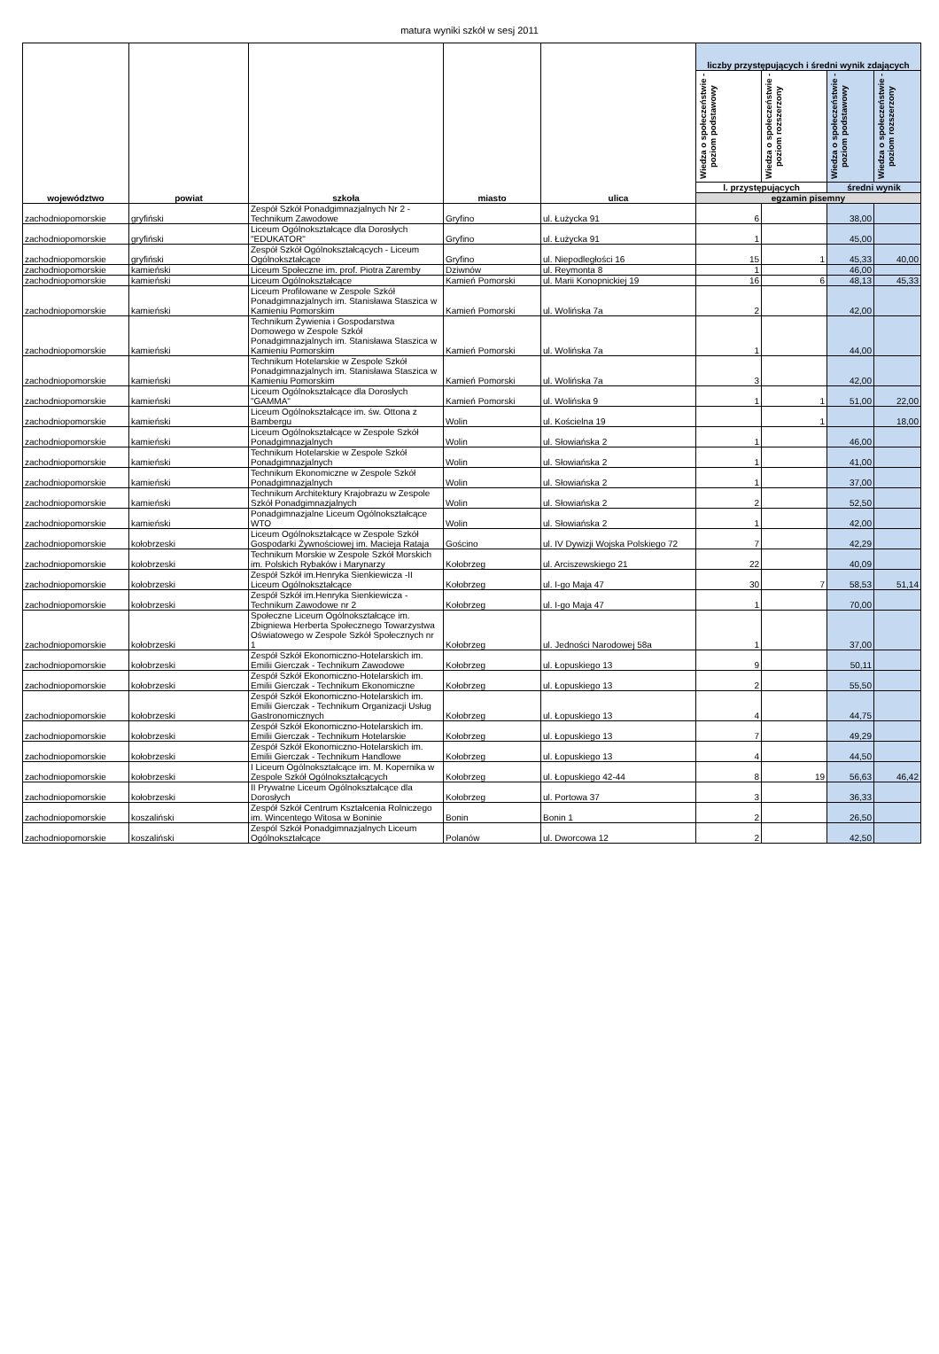matura wyniki szkół w sesj 2011
| województwo | powiat | szkoła | miasto | ulica | liczby przystępujących i średni wynik zdających | | | |
| --- | --- | --- | --- | --- | --- | --- | --- | --- |
| | | | | | Wiedza o społeczeństwie - poziom podstawowy | Wiedza o społeczeństwie - poziom rozszerzony | Wiedza o społeczeństwie - poziom podstawowy | Wiedza o społeczeństwie - poziom rozszerzony |
| | | | | | l. przystępujących | | średni wynik | |
| | | | | | egzamin pisemny | | | |
| zachodniopomorskie | gryfiński | Zespół Szkół Ponadgimnazjalnych Nr 2 - Technikum Zawodowe | Gryfino | ul. Łużycka 91 | 6 | | 38,00 | |
| zachodniopomorskie | gryfiński | Liceum Ogólnokształcące dla Dorosłych "EDUKATOR" | Gryfino | ul. Łużycka 91 | 1 | | 45,00 | |
| zachodniopomorskie | gryfiński | Zespół Szkół Ogólnokształcących - Liceum Ogólnokształcące | Gryfino | ul. Niepodległości 16 | 15 | 1 | 45,33 | 40,00 |
| zachodniopomorskie | kamieński | Liceum Społeczne im. prof. Piotra Zaremby | Dziwnów | ul. Reymonta 8 | 1 | | 46,00 | |
| zachodniopomorskie | kamieński | Liceum Ogólnokształcące | Kamień Pomorski | ul. Marii Konopnickiej 19 | 16 | 6 | 48,13 | 45,33 |
| zachodniopomorskie | kamieński | Liceum Profilowane w Zespole Szkół Ponadgimnazjalnych im. Stanisława Staszica w Kamieniu Pomorskim | Kamień Pomorski | ul. Wolińska 7a | 2 | | 42,00 | |
| zachodniopomorskie | kamieński | Technikum Żywienia i Gospodarstwa Domowego w Zespole Szkół Ponadgimnazjalnych im. Stanisława Staszica w Kamieniu Pomorskim | Kamień Pomorski | ul. Wolińska 7a | 1 | | 44,00 | |
| zachodniopomorskie | kamieński | Technikum Hotelarskie w Zespole Szkół Ponadgimnazjalnych im. Stanisława Staszica w Kamieniu Pomorskim | Kamień Pomorski | ul. Wolińska 7a | 3 | | 42,00 | |
| zachodniopomorskie | kamieński | Liceum Ogólnokształcące dla Dorosłych "GAMMA" | Kamień Pomorski | ul. Wolińska 9 | 1 | 1 | 51,00 | 22,00 |
| zachodniopomorskie | kamieński | Liceum Ogólnokształcące im. św. Ottona z Bambergu | Wolin | ul. Kościelna 19 | | 1 | | 18,00 |
| zachodniopomorskie | kamieński | Liceum Ogólnokształcące w Zespole Szkół Ponadgimnazjalnych | Wolin | ul. Słowiańska 2 | 1 | | 46,00 | |
| zachodniopomorskie | kamieński | Technikum Hotelarskie w Zespole Szkół Ponadgimnazjalnych | Wolin | ul. Słowiańska 2 | 1 | | 41,00 | |
| zachodniopomorskie | kamieński | Technikum Ekonomiczne w Zespole Szkół Ponadgimnazjalnych | Wolin | ul. Słowiańska 2 | 1 | | 37,00 | |
| zachodniopomorskie | kamieński | Technikum Architektury Krajobrazu w Zespole Szkół Ponadgimnazjalnych | Wolin | ul. Słowiańska 2 | 2 | | 52,50 | |
| zachodniopomorskie | kamieński | Ponadgimnazjalne Liceum Ogólnokształcące WTO | Wolin | ul. Słowiańska 2 | 1 | | 42,00 | |
| zachodniopomorskie | kołobrzeski | Liceum Ogólnokształcące w Zespole Szkół Gospodarki Żywnościowej im. Macieja Rataja | Gościno | ul. IV Dywizji Wojska Polskiego 72 | 7 | | 42,29 | |
| zachodniopomorskie | kołobrzeski | Technikum Morskie w Zespole Szkół Morskich im. Polskich Rybaków i Marynarzy | Kołobrzeg | ul. Arciszewskiego 21 | 22 | | 40,09 | |
| zachodniopomorskie | kołobrzeski | Zespół Szkół im.Henryka Sienkiewicza -II Liceum Ogólnokształcące | Kołobrzeg | ul. I-go Maja 47 | 30 | 7 | 58,53 | 51,14 |
| zachodniopomorskie | kołobrzeski | Zespół Szkół im.Henryka Sienkiewicza - Technikum Zawodowe nr 2 | Kołobrzeg | ul. I-go Maja 47 | 1 | | 70,00 | |
| zachodniopomorskie | kołobrzeski | Społeczne Liceum Ogólnokształcące im. Zbigniewa Herberta Społecznego Towarzystwa Oświatowego w Zespole Szkół Społecznych nr 1 | Kołobrzeg | ul. Jedności Narodowej 58a | 1 | | 37,00 | |
| zachodniopomorskie | kołobrzeski | Zespół Szkół Ekonomiczno-Hotelarskich im. Emilii Gierczak - Technikum Zawodowe | Kołobrzeg | ul. Łopuskiego 13 | 9 | | 50,11 | |
| zachodniopomorskie | kołobrzeski | Zespół Szkół Ekonomiczno-Hotelarskich im. Emilii Gierczak - Technikum Ekonomiczne | Kołobrzeg | ul. Łopuskiego 13 | 2 | | 55,50 | |
| zachodniopomorskie | kołobrzeski | Zespół Szkół Ekonomiczno-Hotelarskich im. Emilii Gierczak - Technikum Organizacji Usług Gastronomicznych | Kołobrzeg | ul. Łopuskiego 13 | 4 | | 44,75 | |
| zachodniopomorskie | kołobrzeski | Zespół Szkół Ekonomiczno-Hotelarskich im. Emilii Gierczak - Technikum Hotelarskie | Kołobrzeg | ul. Łopuskiego 13 | 7 | | 49,29 | |
| zachodniopomorskie | kołobrzeski | Zespół Szkół Ekonomiczno-Hotelarskich im. Emilii Gierczak - Technikum Handlowe | Kołobrzeg | ul. Łopuskiego 13 | 4 | | 44,50 | |
| zachodniopomorskie | kołobrzeski | I Liceum Ogólnokształcące im. M. Kopernika w Zespole Szkół Ogólnokształcących | Kołobrzeg | ul. Łopuskiego 42-44 | 8 | 19 | 56,63 | 46,42 |
| zachodniopomorskie | kołobrzeski | II Prywatne Liceum Ogólnokształcące dla Dorosłych | Kołobrzeg | ul. Portowa 37 | 3 | | 36,33 | |
| zachodniopomorskie | koszaliński | Zespół Szkół Centrum Kształcenia Rolniczego im. Wincentego Witosa w Boninie | Bonin | Bonin 1 | 2 | | 26,50 | |
| zachodniopomorskie | koszaliński | Zespól Szkół Ponadgimnazjalnych Liceum Ogólnokształcące | Polanów | ul. Dworcowa 12 | 2 | | 42,50 | |